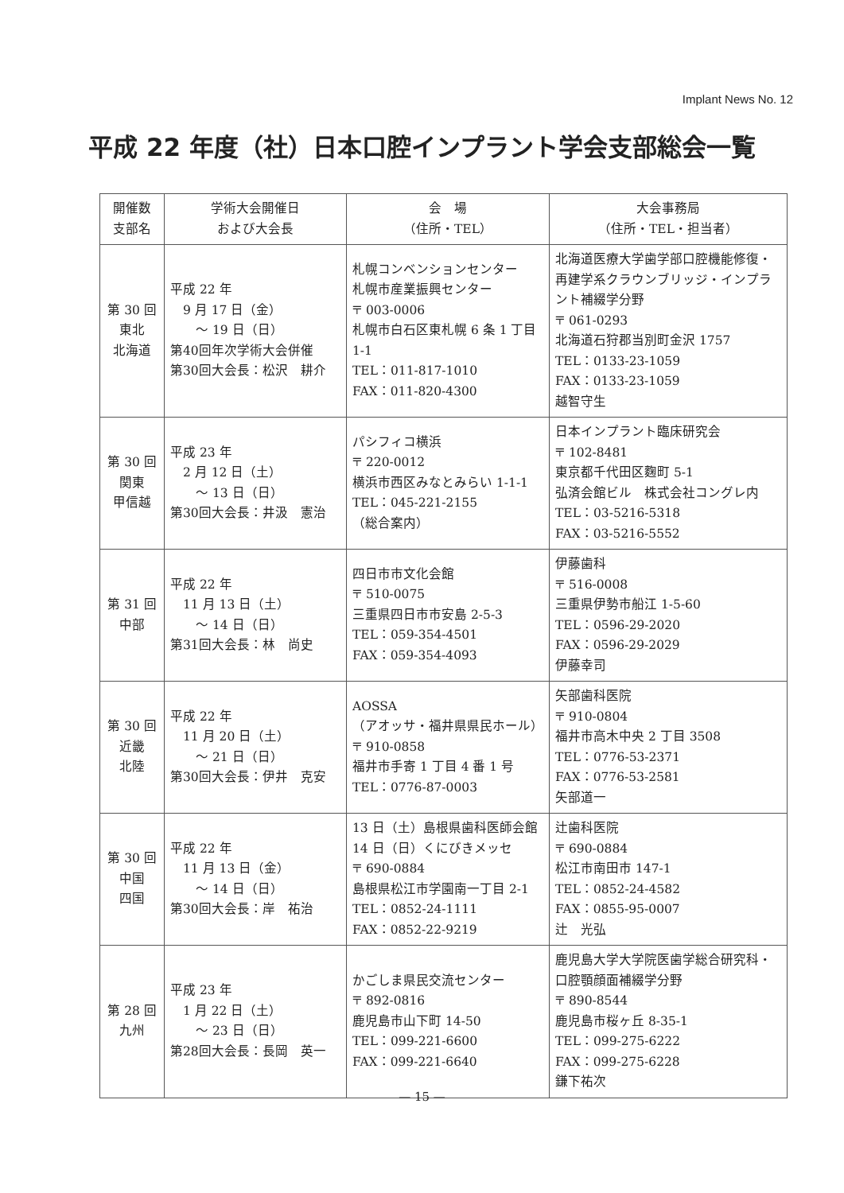Implant News No. 12
平成 22 年度（社）日本口腔インプラント学会支部総会一覧
| 開催数 支部名 | 学術大会開催日 および大会長 | 会 場 （住所・TEL） | 大会事務局 （住所・TEL・担当者） |
| --- | --- | --- | --- |
| 第 30 回 東北 北海道 | 平成 22 年 9 月 17 日（金） ～ 19 日（日） 第40回年次学術大会併催 第30回大会長：松沢 耕介 | 札幌コンベンションセンター 札幌市産業振興センター 〒 003-0006 札幌市白石区東札幌 6 条 1 丁目1-1 TEL：011-817-1010 FAX：011-820-4300 | 北海道医療大学歯学部口腔機能修復・再建学系クラウンブリッジ・インプラント補綴学分野 〒 061-0293 北海道石狩郡当別町金沢 1757 TEL：0133-23-1059 FAX：0133-23-1059 越智守生 |
| 第 30 回 関東 甲信越 | 平成 23 年 2 月 12 日（土） ～ 13 日（日） 第30回大会長：井汲 憲治 | パシフィコ横浜 〒 220-0012 横浜市西区みなとみらい 1-1-1 TEL：045-221-2155 （総合案内） | 日本インプラント臨床研究会 〒 102-8481 東京都千代田区麴町 5-1 弘済会館ビル 株式会社コングレ内 TEL：03-5216-5318 FAX：03-5216-5552 |
| 第 31 回 中部 | 平成 22 年 11 月 13 日（土） ～ 14 日（日） 第31回大会長：林 尚史 | 四日市市文化会館 〒 510-0075 三重県四日市市安島 2-5-3 TEL：059-354-4501 FAX：059-354-4093 | 伊藤歯科 〒 516-0008 三重県伊勢市船江 1-5-60 TEL：0596-29-2020 FAX：0596-29-2029 伊藤幸司 |
| 第 30 回 近畿 北陸 | 平成 22 年 11 月 20 日（土） ～ 21 日（日） 第30回大会長：伊井 克安 | AOSSA （アオッサ・福井県県民ホール） 〒 910-0858 福井市手寄 1 丁目 4 番 1 号 TEL：0776-87-0003 | 矢部歯科医院 〒 910-0804 福井市高木中央 2 丁目 3508 TEL：0776-53-2371 FAX：0776-53-2581 矢部道一 |
| 第 30 回 中国 四国 | 平成 22 年 11 月 13 日（金） ～ 14 日（日） 第30回大会長：岸 祐治 | 13 日（土）島根県歯科医師会館 14 日（日）くにびきメッセ 〒 690-0884 島根県松江市学園南一丁目 2-1 TEL：0852-24-1111 FAX：0852-22-9219 | 辻歯科医院 〒 690-0884 松江市南田市 147-1 TEL：0852-24-4582 FAX：0855-95-0007 辻 光弘 |
| 第 28 回 九州 | 平成 23 年 1 月 22 日（土） ～ 23 日（日） 第28回大会長：長岡 英一 | かごしま県民交流センター 〒 892-0816 鹿児島市山下町 14-50 TEL：099-221-6600 FAX：099-221-6640 | 鹿児島大学大学院医歯学総合研究科・口腔顎顔面補綴学分野 〒 890-8544 鹿児島市桜ヶ丘 8-35-1 TEL：099-275-6222 FAX：099-275-6228 鎌下祐次 |
— 15 —